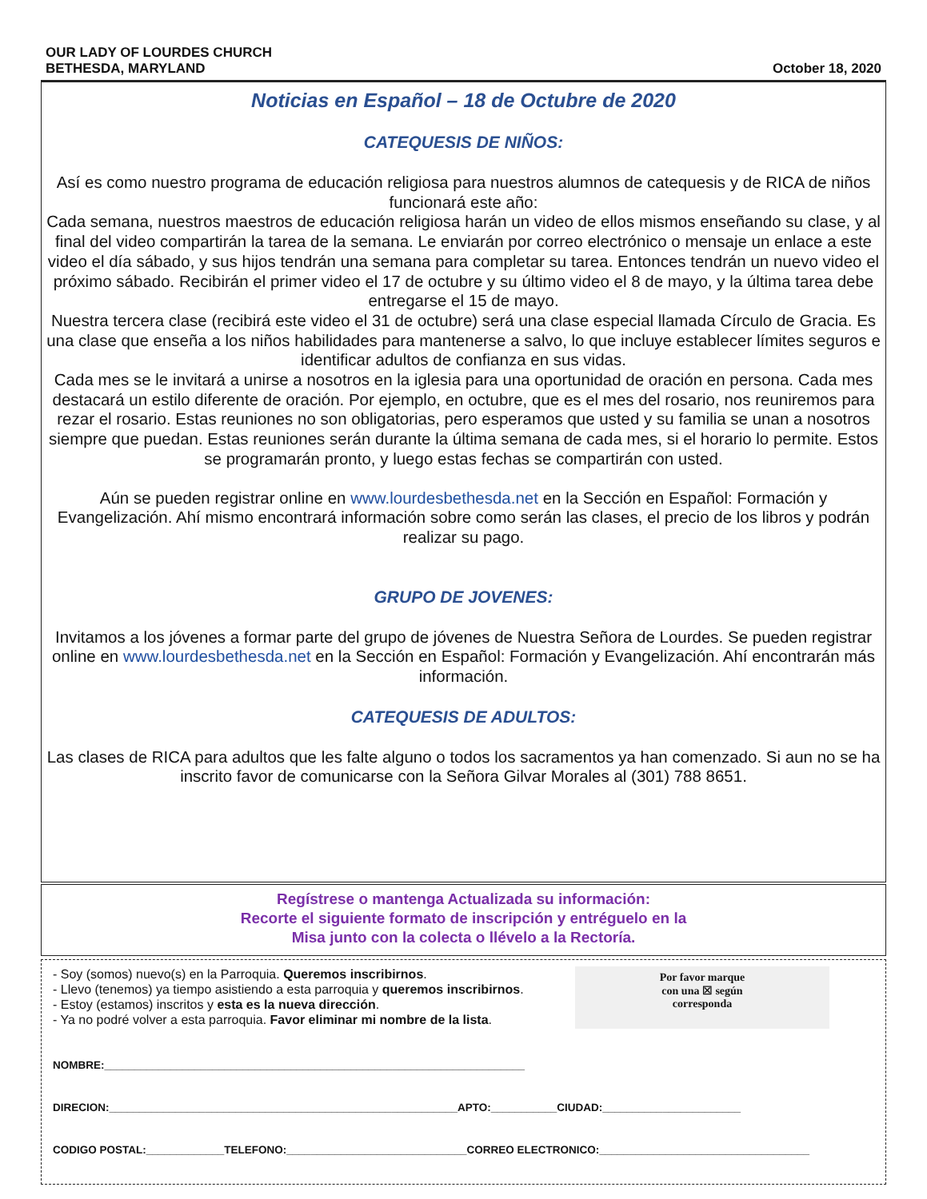OUR LADY OF LOURDES CHURCH
BETHESDA, MARYLAND
October 18, 2020
Noticias en Español – 18 de Octubre de 2020
CATEQUESIS DE NIÑOS:
Así es como nuestro programa de educación religiosa para nuestros alumnos de catequesis y de RICA de niños funcionará este año:
Cada semana, nuestros maestros de educación religiosa harán un video de ellos mismos enseñando su clase, y al final del video compartirán la tarea de la semana. Le enviarán por correo electrónico o mensaje un enlace a este video el día sábado, y sus hijos tendrán una semana para completar su tarea. Entonces tendrán un nuevo video el próximo sábado. Recibirán el primer video el 17 de octubre y su último video el 8 de mayo, y la última tarea debe entregarse el 15 de mayo.
Nuestra tercera clase (recibirá este video el 31 de octubre) será una clase especial llamada Círculo de Gracia. Es una clase que enseña a los niños habilidades para mantenerse a salvo, lo que incluye establecer límites seguros e identificar adultos de confianza en sus vidas.
Cada mes se le invitará a unirse a nosotros en la iglesia para una oportunidad de oración en persona. Cada mes destacará un estilo diferente de oración. Por ejemplo, en octubre, que es el mes del rosario, nos reuniremos para rezar el rosario. Estas reuniones no son obligatorias, pero esperamos que usted y su familia se unan a nosotros siempre que puedan. Estas reuniones serán durante la última semana de cada mes, si el horario lo permite. Estos se programarán pronto, y luego estas fechas se compartirán con usted.
Aún se pueden registrar online en www.lourdesbethesda.net en la Sección en Español: Formación y Evangelización. Ahí mismo encontrará información sobre como serán las clases, el precio de los libros y podrán realizar su pago.
GRUPO DE JOVENES:
Invitamos a los jóvenes a formar parte del grupo de jóvenes de Nuestra Señora de Lourdes. Se pueden registrar online en www.lourdesbethesda.net en la Sección en Español: Formación y Evangelización. Ahí encontrarán más información.
CATEQUESIS DE ADULTOS:
Las clases de RICA para adultos que les falte alguno o todos los sacramentos ya han comenzado. Si aun no se ha inscrito favor de comunicarse con la Señora Gilvar Morales al (301) 788 8651.
Regístrese o mantenga Actualizada su información:
Recorte el siguiente formato de inscripción y entréguelo en la
Misa junto con la colecta o llévelo a la Rectoría.
- Soy (somos) nuevo(s) en la Parroquia. Queremos inscribirnos.
- Llevo (tenemos) ya tiempo asistiendo a esta parroquia y queremos inscribirnos.
- Estoy (estamos) inscritos y esta es la nueva dirección.
- Ya no podré volver a esta parroquia. Favor eliminar mi nombre de la lista.
Por favor marque
con una ☒ según
corresponda
NOMBRE:______________________________________________________________________
DIRECION:__________________________________________________________APTO:___________CIUDAD:_______________________
CODIGO POSTAL:_____________TELEFONO:______________________________CORREO ELECTRONICO:___________________________________